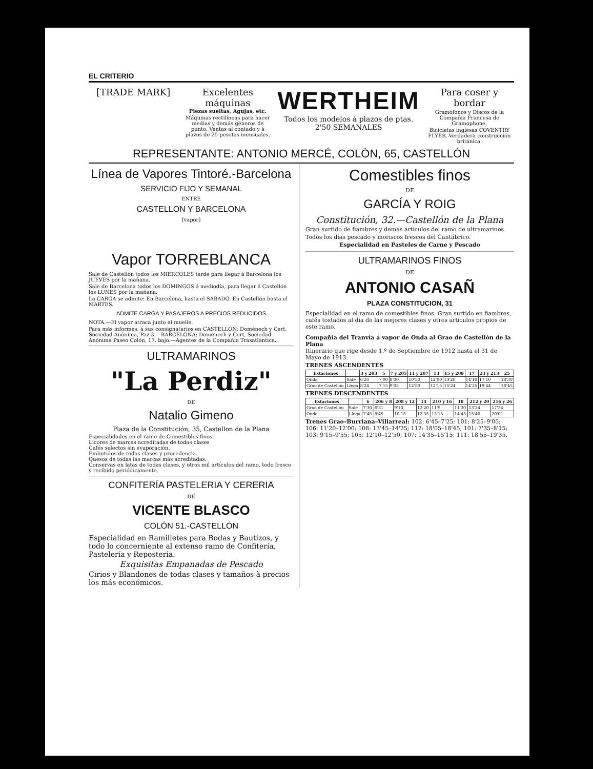EL CRITERIO
[TRADE MARK] Excelentes máquinas
Piezas sueltas, Agujas, etc.
Máquinas rectilíneas para hacer medias y demás géneros de punto. Ventas al contado y á plazos de 25 pesetas mensuales.
WERTHEIM
Todos los modelos á plazos de ptas. 2'50 SEMANALES
Para coser y bordar
Gramófonos y Discos de la Compañía Francesa de Gramophone.
Bicicletas inglesas COVENTRY FLYER.-Verdadera construcción británica.
REPRESENTANTE: ANTONIO MERCÉ, COLÓN, 65, CASTELLÓN
Línea de Vapores Tintoré.-Barcelona
SERVICIO FIJO Y SEMANAL
ENTRE
CASTELLON Y BARCELONA
[vapor]
Vapor TORREBLANCA
Sale de Castellón todos los MIERCOLES tarde para llegar á Barcelona los JUEVES por la mañana.
Sale de Barcelona todos los DOMINGOS á mediodía, para llegar á Castellón los LUNES por la mañana.
La CARGA se admite: En Barcelona, hasta el SABADO. En Castellón hasta el MARTES.
ADMITE CARGA Y PASAJEROS A PRECIOS REDUCIDOS
NOTA.—El vapor atraca junto al muelle.
Para más informes, á sus consignatarios en CASTELLON: Doménech y Cert, Sociedad Anónima, Paz 3.—BARCELONA: Doménech y Cert, Sociedad Anónima Paseo Colón, 17, bajo.—Agentes de la Compañía Trasatlántica.
ULTRAMARINOS
"La Perdiz"
DE
Natalio Gimeno
Plaza de la Constitución, 35, Castellon de la Plana
Especialidades en el ramo de Comestibles finos.
Licores de marcas acreditadas de todas clases
Cafés selectos sin evaporación.
Embutidos de todas clases y procedencia.
Quesos de todas las marcas más acreditadas.
Conservas en latas de todas clases, y otros mil artículos del ramo, todo fresco y recibido periódicamente.
CONFITERÍA PASTELERIA Y CERERIA
DE
VICENTE BLASCO
COLÓN 51.-CASTELLÓN
Especialidad en Ramilletes para Bodas y Bautizos, y todo lo concerniente al extenso ramo de Confitería, Pastelería y Repostería.
Exquisitas Empanadas de Pescado
Cirios y Blandones de todas clases y tamaños à precios los más económicos.
Comestibles finos
DE
GARCÍA Y ROIG
Constitución, 32.—Castellón de la Plana
Gran surtido de fiambres y demás artículos del ramo de ultramarinos.
Todos los días pescado y moriscos frescos del Cantábrico.
Especialidad en Pasteles de Carne y Pescado
ULTRAMARINOS FINOS
DE
ANTONIO CASAÑ
PLAZA CONSTITUCION, 31
Especialidad en el ramo de comestibles finos. Gran surtido en fiambres, cafés tostados al día de las mejores clases y otros artículos propios de este ramo.
Compañía del Tranvía á vapor de Onda al Grao de Castellón de la Plana
Itinerario que rige desde 1.º de Septiembre de 1912 hasta el 31 de Mayo de 1913.
TRENES ASCENDENTES
| Estaciones | | 3 y 203 | 5 | 7 y 205 | 11 y 207 | 13 | 15 y 209 | 17 | 23 y 213 | 25 |
| --- | --- | --- | --- | --- | --- | --- | --- | --- | --- | --- |
| Onda | Sale | 6'20 | 7'00 | 8'00 | 10'50 | 12'00 | 13'20 | 14'10 | 17'10 | 18'30 |
| Grao de Castellón | Llega | 8'24 | 7'15 | 9'05 | 12'50 | 12'15 | 15'24 | 14'25 | 19'44 | 18'45 |
TRENES DESCENDENTES
| Estaciones | | 6 | 206 y 8 | 208 y 12 | 14 | 210 y 16 | 18 | 212 y 20 | 216 y 26 |
| --- | --- | --- | --- | --- | --- | --- | --- | --- | --- |
| Grao de Castellón | Sale | 7'30 | 6'31 | 9'10 | 12'20 | 11'9 | 11'30 | 13'34 | 17'34 |
| Onda | Llega | 7'45 | 8'45 | 10'15 | 12'35 | 13'13 | 14'45 | 15'40 | 20'01 |
Trenes Grao–Burriana–Villarreal: 102: 6'45–7'25; 101: 8'25–9'05; 106: 11'20–12'00; 108: 13'45–14'25; 112: 18'05–18'45; 101: 7'35–8'15; 103: 9'15–9'55; 105: 12'10–12'50; 107: 14'35–15'15; 111: 18'55–19'35.